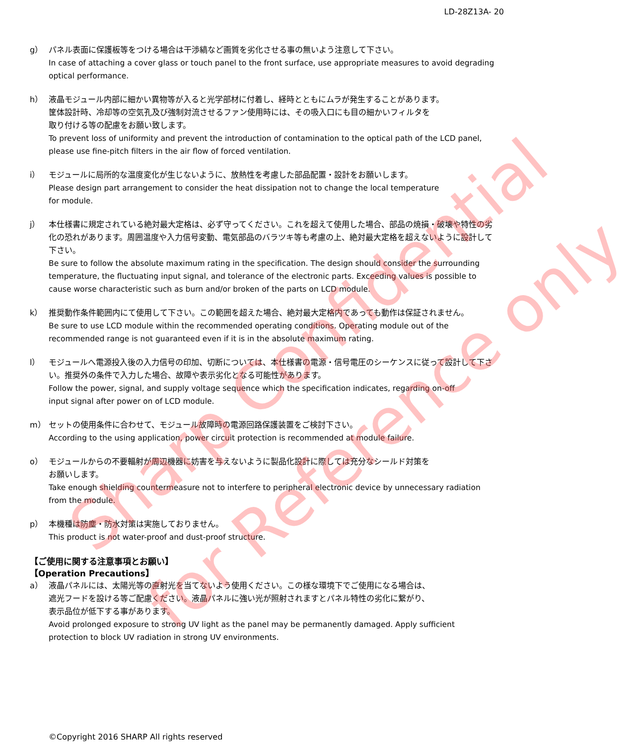LD-28Z13A- 20
g） パネル表面に保護板等をつける場合は干渉縞など画質を劣化させる事の無いよう注意して下さい。
In case of attaching a cover glass or touch panel to the front surface, use appropriate measures to avoid degrading optical performance.
h） 液晶モジュール内部に細かい異物等が入ると光学部材に付着し、経時とともにムラが発生することがあります。
筐体設計時、冷却等の空気孔及び強制対流させるファン使用時には、その吸入口にも目の細かいフィルタを
取り付ける等の配慮をお願い致します。
To prevent loss of uniformity and prevent the introduction of contamination to the optical path of the LCD panel, please use fine-pitch filters in the air flow of forced ventilation.
i） モジュールに局所的な温度変化が生じないように、放熱性を考慮した部品配置・設計をお願いします。
Please design part arrangement to consider the heat dissipation not to change the local temperature
for module.
j） 本仕様書に規定されている絶対最大定格は、必ず守ってください。これを超えて使用した場合、部品の焼損・破壊や特性の劣化の恐れがあります。周囲温度や入力信号変動、電気部品のバラツキ等も考慮の上、絶対最大定格を超えないように設計して下さい。
Be sure to follow the absolute maximum rating in the specification. The design should consider the surrounding temperature, the fluctuating input signal, and tolerance of the electronic parts. Exceeding values is possible to cause worse characteristic such as burn and/or broken of the parts on LCD module.
k） 推奨動作条件範囲内にて使用して下さい。この範囲を超えた場合、絶対最大定格内であっても動作は保証されません。
Be sure to use LCD module within the recommended operating conditions. Operating module out of the recommended range is not guaranteed even if it is in the absolute maximum rating.
l） モジュールへ電源投入後の入力信号の印加、切断については、本仕様書の電源・信号電圧のシーケンスに従って設計して下さい。推奨外の条件で入力した場合、故障や表示劣化となる可能性があります。
Follow the power, signal, and supply voltage sequence which the specification indicates, regarding on-off
input signal after power on of LCD module.
m） セットの使用条件に合わせて、モジュール故障時の電源回路保護装置をご検討下さい。
According to the using application, power circuit protection is recommended at module failure.
o） モジュールからの不要輻射が周辺機器に妨害を与えないように製品化設計に際しては充分なシールド対策を
お願いします。
Take enough shielding countermeasure not to interfere to peripheral electronic device by unnecessary radiation from the module.
p） 本機種は防塵・防水対策は実施しておりません。
This product is not water-proof and dust-proof structure.
【ご使用に関する注意事項とお願い】
【Operation Precautions】
a） 液晶パネルには、太陽光等の直射光を当てないよう使用ください。この様な環境下でご使用になる場合は、
遮光フードを設ける等ご配慮ください。液晶パネルに強い光が照射されますとパネル特性の劣化に繋がり、
表示品位が低下する事があります。
Avoid prolonged exposure to strong UV light as the panel may be permanently damaged. Apply sufficient protection to block UV radiation in strong UV environments.
©Copyright 2016 SHARP All rights reserved
Sharp Confidential
for Reference only